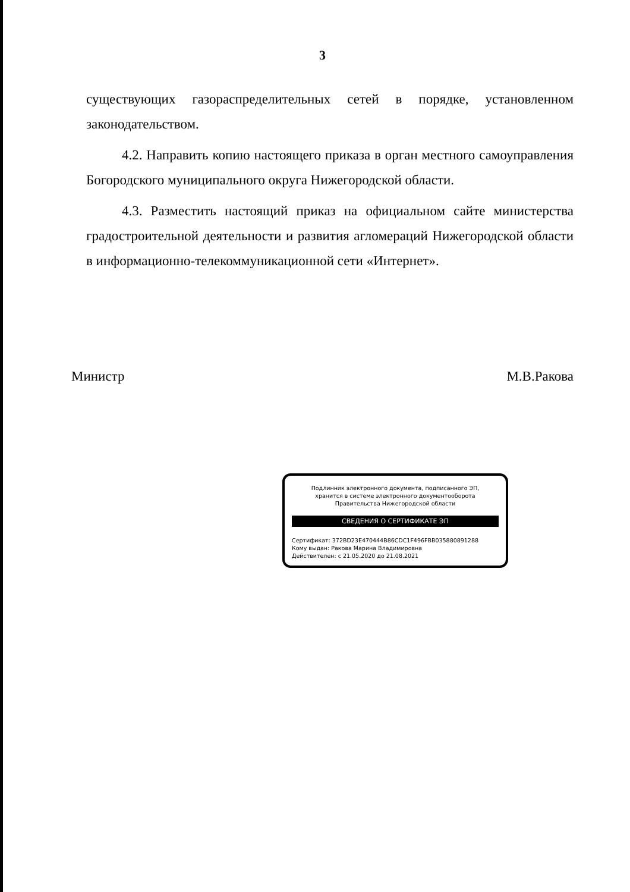3
существующих газораспределительных сетей в порядке, установленном законодательством.
4.2. Направить копию настоящего приказа в орган местного самоуправления Богородского муниципального округа Нижегородской области.
4.3. Разместить настоящий приказ на официальном сайте министерства градостроительной деятельности и развития агломераций Нижегородской области в информационно-телекоммуникационной сети «Интернет».
Министр М.В.Ракова
Подлинник электронного документа, подписанного ЭП,
хранится в системе электронного документооборота
Правительства Нижегородской области
СВЕДЕНИЯ О СЕРТИФИКАТЕ ЭП
Сертификат: 372BD23E470444B86CDC1F496FBB035880891288
Кому выдан: Ракова Марина Владимировна
Действителен: с 21.05.2020 до 21.08.2021